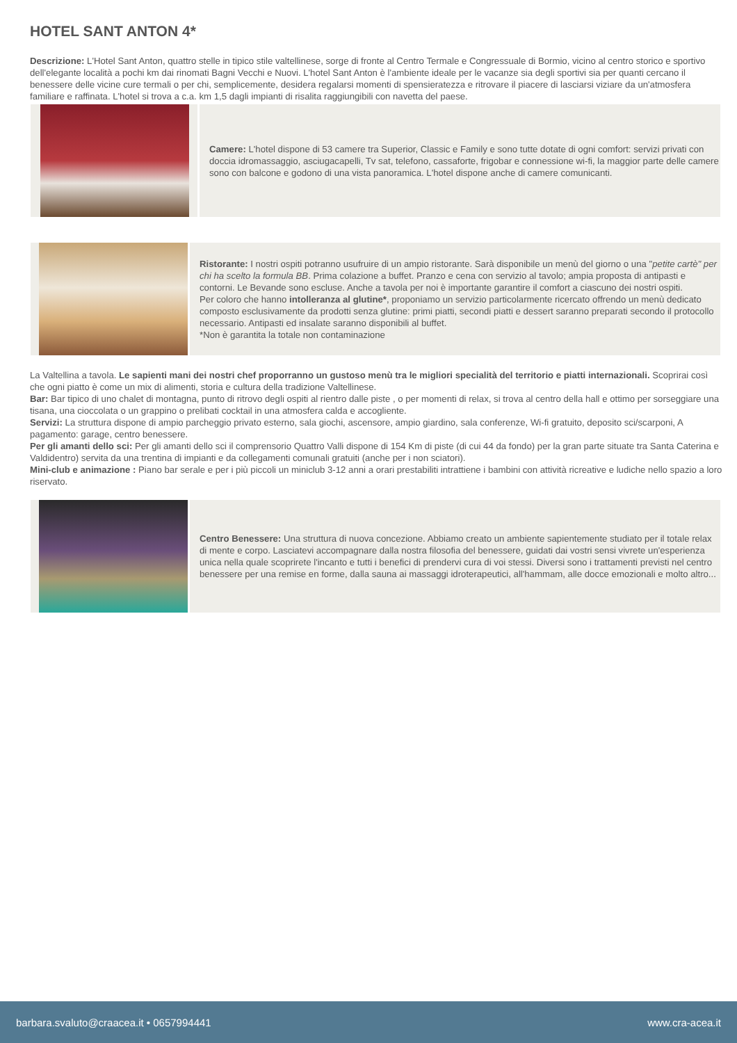HOTEL SANT ANTON 4*
Descrizione: L'Hotel Sant Anton, quattro stelle in tipico stile valtellinese, sorge di fronte al Centro Termale e Congressuale di Bormio, vicino al centro storico e sportivo dell'elegante località a pochi km dai rinomati Bagni Vecchi e Nuovi. L'hotel Sant Anton è l'ambiente ideale per le vacanze sia degli sportivi sia per quanti cercano il benessere delle vicine cure termali o per chi, semplicemente, desidera regalarsi momenti di spensieratezza e ritrovare il piacere di lasciarsi viziare da un'atmosfera familiare e raffinata. L'hotel si trova a c.a. km 1,5 dagli impianti di risalita raggiungibili con navetta del paese.
Camere: L'hotel dispone di 53 camere tra Superior, Classic e Family e sono tutte dotate di ogni comfort: servizi privati con doccia idromassaggio, asciugacapelli, Tv sat, telefono, cassaforte, frigobar e connessione wi-fi, la maggior parte delle camere sono con balcone e godono di una vista panoramica. L'hotel dispone anche di camere comunicanti.
Ristorante: I nostri ospiti potranno usufruire di un ampio ristorante. Sarà disponibile un menù del giorno o una "petite cartè" per chi ha scelto la formula BB. Prima colazione a buffet. Pranzo e cena con servizio al tavolo; ampia proposta di antipasti e contorni. Le Bevande sono escluse. Anche a tavola per noi è importante garantire il comfort a ciascuno dei nostri ospiti.
Per coloro che hanno intolleranza al glutine*, proponiamo un servizio particolarmente ricercato offrendo un menù dedicato composto esclusivamente da prodotti senza glutine: primi piatti, secondi piatti e dessert saranno preparati secondo il protocollo necessario. Antipasti ed insalate saranno disponibili al buffet.
*Non è garantita la totale non contaminazione
La Valtellina a tavola. Le sapienti mani dei nostri chef proporranno un gustoso menù tra le migliori specialità del territorio e piatti internazionali. Scoprirai così che ogni piatto è come un mix di alimenti, storia e cultura della tradizione Valtellinese.
Bar: Bar tipico di uno chalet di montagna, punto di ritrovo degli ospiti al rientro dalle piste , o per momenti di relax, si trova al centro della hall e ottimo per sorseggiare una tisana, una cioccolata o un grappino o prelibati cocktail in una atmosfera calda e accogliente.
Servizi: La struttura dispone di ampio parcheggio privato esterno, sala giochi, ascensore, ampio giardino, sala conferenze, Wi-fi gratuito, deposito sci/scarponi, A pagamento: garage, centro benessere.
Per gli amanti dello sci: Per gli amanti dello sci il comprensorio Quattro Valli dispone di 154 Km di piste (di cui 44 da fondo) per la gran parte situate tra Santa Caterina e Valdidentro) servita da una trentina di impianti e da collegamenti comunali gratuiti (anche per i non sciatori).
Mini-club e animazione : Piano bar serale e per i più piccoli un miniclub 3-12 anni a orari prestabiliti intrattiene i bambini con attività ricreative e ludiche nello spazio a loro riservato.
Centro Benessere: Una struttura di nuova concezione. Abbiamo creato un ambiente sapientemente studiato per il totale relax di mente e corpo. Lasciatevi accompagnare dalla nostra filosofia del benessere, guidati dai vostri sensi vivrete un'esperienza unica nella quale scoprirete l'incanto e tutti i benefici di prendervi cura di voi stessi. Diversi sono i trattamenti previsti nel centro benessere per una remise en forme, dalla sauna ai massaggi idroterapeutici, all'hammam, alle docce emozionali e molto altro...
barbara.svaluto@craacea.it • 0657994441 www.cra-acea.it